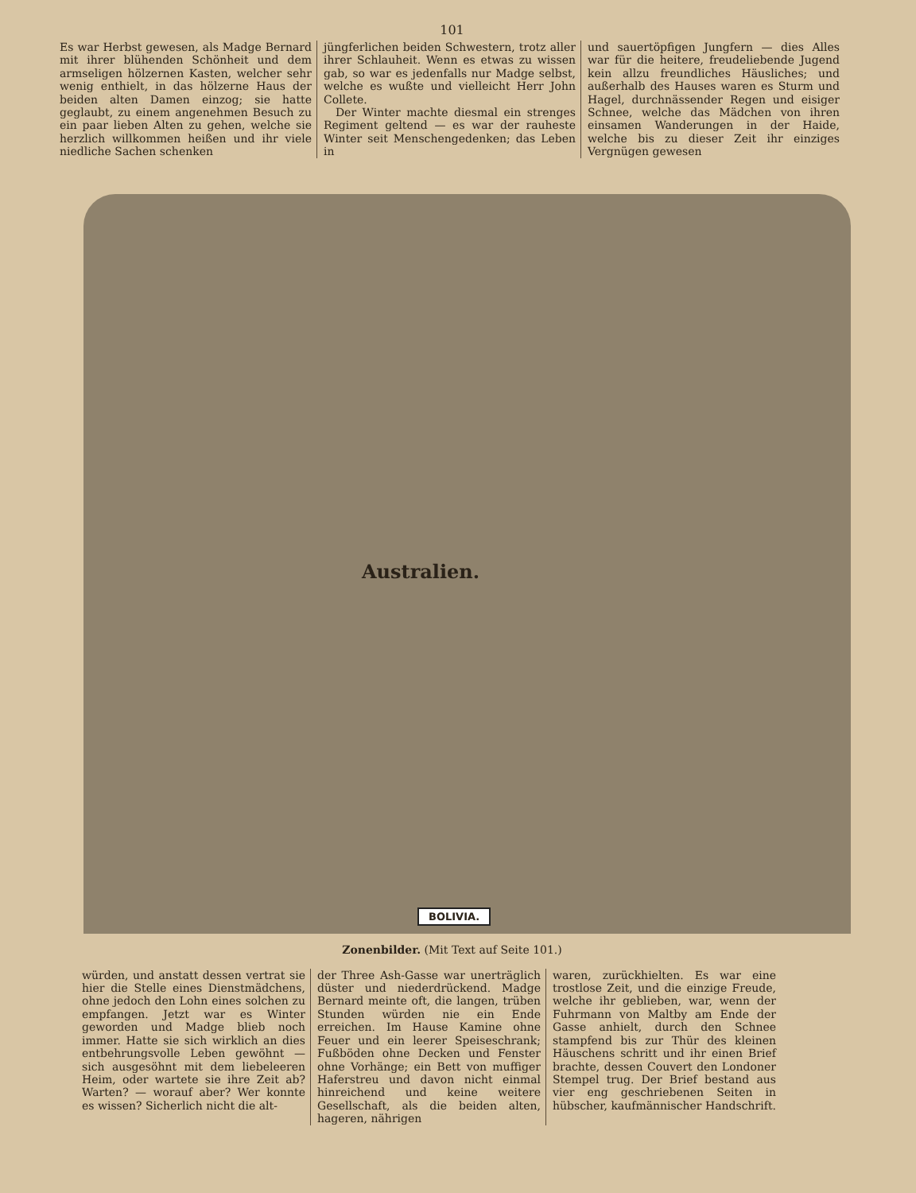101
Es war Herbst gewesen, als Madge Bernard mit ihrer blühenden Schönheit und dem armseligen hölzernen Kasten, welcher sehr wenig enthielt, in das hölzerne Haus der beiden alten Damen einzog; sie hatte geglaubt, zu einem angenehmen Besuch zu ein paar lieben Alten zu gehen, welche sie herzlich willkommen heißen und ihr viele niedliche Sachen schenken
jüngferlichen beiden Schwestern, trotz aller ihrer Schlauheit. Wenn es etwas zu wissen gab, so war es jedenfalls nur Madge selbst, welche es wußte und vielleicht Herr John Collete.
Der Winter machte diesmal ein strenges Regiment geltend — es war der rauheste Winter seit Menschengedenken; das Leben in
und sauertöpfigen Jungfern — dies Alles war für die heitere, freudeliebende Jugend kein allzu freundliches Häusliches; und außerhalb des Hauses waren es Sturm und Hagel, durchnässender Regen und eisiger Schnee, welche das Mädchen von ihren einsamen Wanderungen in der Haide, welche bis zu dieser Zeit ihr einziges Vergnügen gewesen
Australien.
BOLIVIA.
Zonenbilder. (Mit Text auf Seite 101.)
würden, und anstatt dessen vertrat sie hier die Stelle eines Dienstmädchens, ohne jedoch den Lohn eines solchen zu empfangen. Jetzt war es Winter geworden und Madge blieb noch immer. Hatte sie sich wirklich an dies entbehrungsvolle Leben gewöhnt — sich ausgesöhnt mit dem liebeleeren Heim, oder wartete sie ihre Zeit ab? Warten? — worauf aber? Wer konnte es wissen? Sicherlich nicht die alt-
der Three Ash-Gasse war unerträglich düster und niederdrückend. Madge Bernard meinte oft, die langen, trüben Stunden würden nie ein Ende erreichen. Im Hause Kamine ohne Feuer und ein leerer Speiseschrank; Fußböden ohne Decken und Fenster ohne Vorhänge; ein Bett von muffiger Haferstreu und davon nicht einmal hinreichend und keine weitere Gesellschaft, als die beiden alten, hageren, nährigen
waren, zurückhielten. Es war eine trostlose Zeit, und die einzige Freude, welche ihr geblieben, war, wenn der Fuhrmann von Maltby am Ende der Gasse anhielt, durch den Schnee stampfend bis zur Thür des kleinen Häuschens schritt und ihr einen Brief brachte, dessen Couvert den Londoner Stempel trug. Der Brief bestand aus vier eng geschriebenen Seiten in hübscher, kaufmännischer Handschrift.